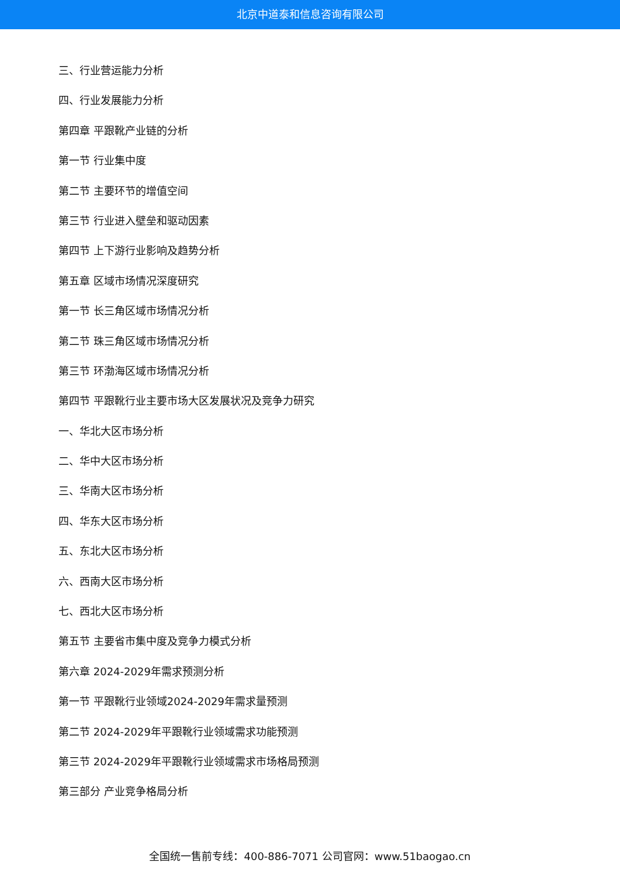北京中道泰和信息咨询有限公司
三、行业营运能力分析
四、行业发展能力分析
第四章 平跟靴产业链的分析
第一节 行业集中度
第二节 主要环节的增值空间
第三节 行业进入壁垒和驱动因素
第四节 上下游行业影响及趋势分析
第五章 区域市场情况深度研究
第一节 长三角区域市场情况分析
第二节 珠三角区域市场情况分析
第三节 环渤海区域市场情况分析
第四节 平跟靴行业主要市场大区发展状况及竞争力研究
一、华北大区市场分析
二、华中大区市场分析
三、华南大区市场分析
四、华东大区市场分析
五、东北大区市场分析
六、西南大区市场分析
七、西北大区市场分析
第五节 主要省市集中度及竞争力模式分析
第六章 2024-2029年需求预测分析
第一节 平跟靴行业领域2024-2029年需求量预测
第二节 2024-2029年平跟靴行业领域需求功能预测
第三节 2024-2029年平跟靴行业领域需求市场格局预测
第三部分 产业竞争格局分析
全国统一售前专线：400-886-7071 公司官网：www.51baogao.cn